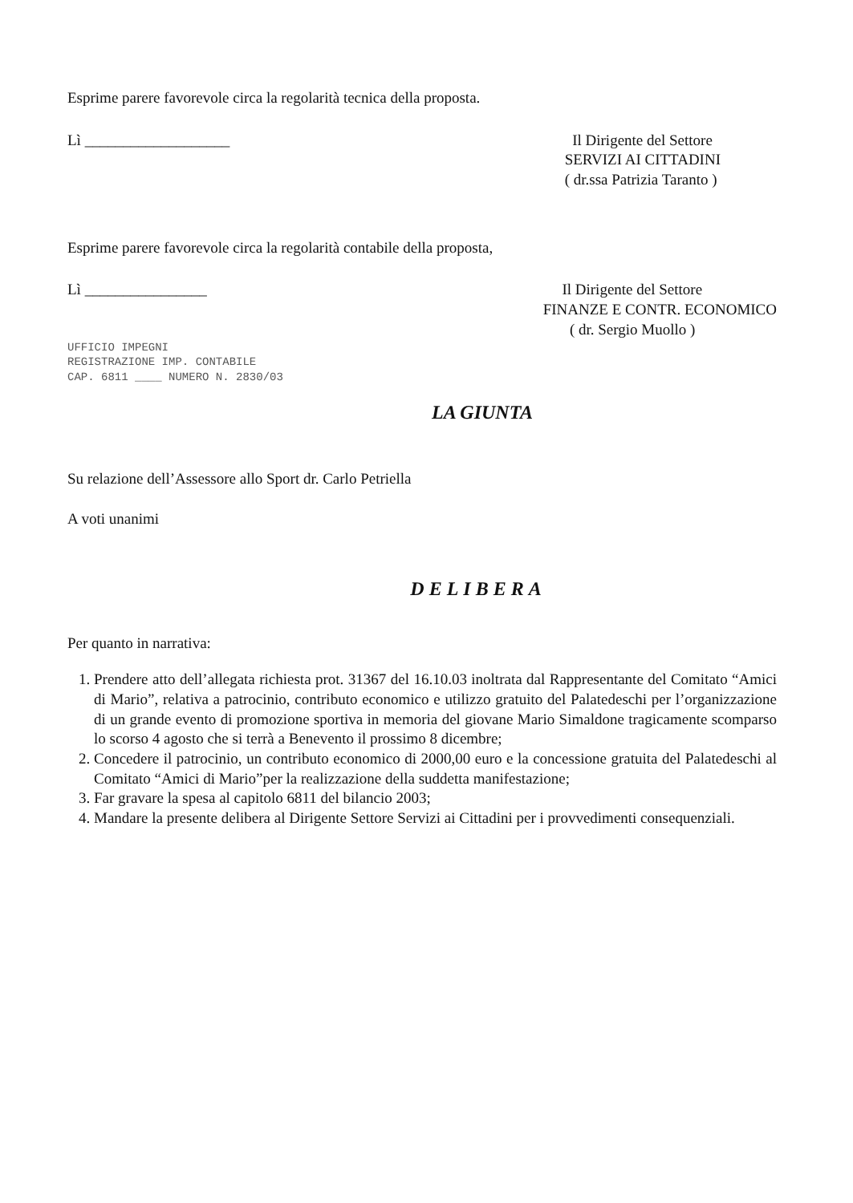Esprime parere favorevole circa la regolarità tecnica della proposta.
Lì ___________________ Il Dirigente del Settore
SERVIZI AI CITTADINI
( dr.ssa Patrizia Taranto )
Esprime parere favorevole circa la regolarità contabile della proposta,
Lì ________________
UFFICIO IMPEGNI
REGISTRAZIONE IMP. CONTABILE
CAP. 6811 ____ NUMERO N. 2830/03
Il Dirigente del Settore
FINANZE E CONTR. ECONOMICO
( dr. Sergio Muollo )
LA GIUNTA
Su relazione dell’Assessore allo Sport dr. Carlo Petriella
A voti unanimi
DELIBERA
Per quanto in narrativa:
1. Prendere atto dell’allegata richiesta prot. 31367 del 16.10.03 inoltrata dal Rappresentante del Comitato “Amici di Mario”, relativa a patrocinio, contributo economico e utilizzo gratuito del Palatedeschi per l’organizzazione di un grande evento di promozione sportiva in memoria del giovane Mario Simaldone tragicamente scomparso lo scorso 4 agosto che si terrà a Benevento il prossimo 8 dicembre;
2. Concedere il patrocinio, un contributo economico di 2000,00 euro e la concessione gratuita del Palatedeschi al Comitato “Amici di Mario”per la realizzazione della suddetta manifestazione;
3. Far gravare la spesa al capitolo 6811 del bilancio 2003;
4. Mandare la presente delibera al Dirigente Settore Servizi ai Cittadini per i provvedimenti consequenziali.